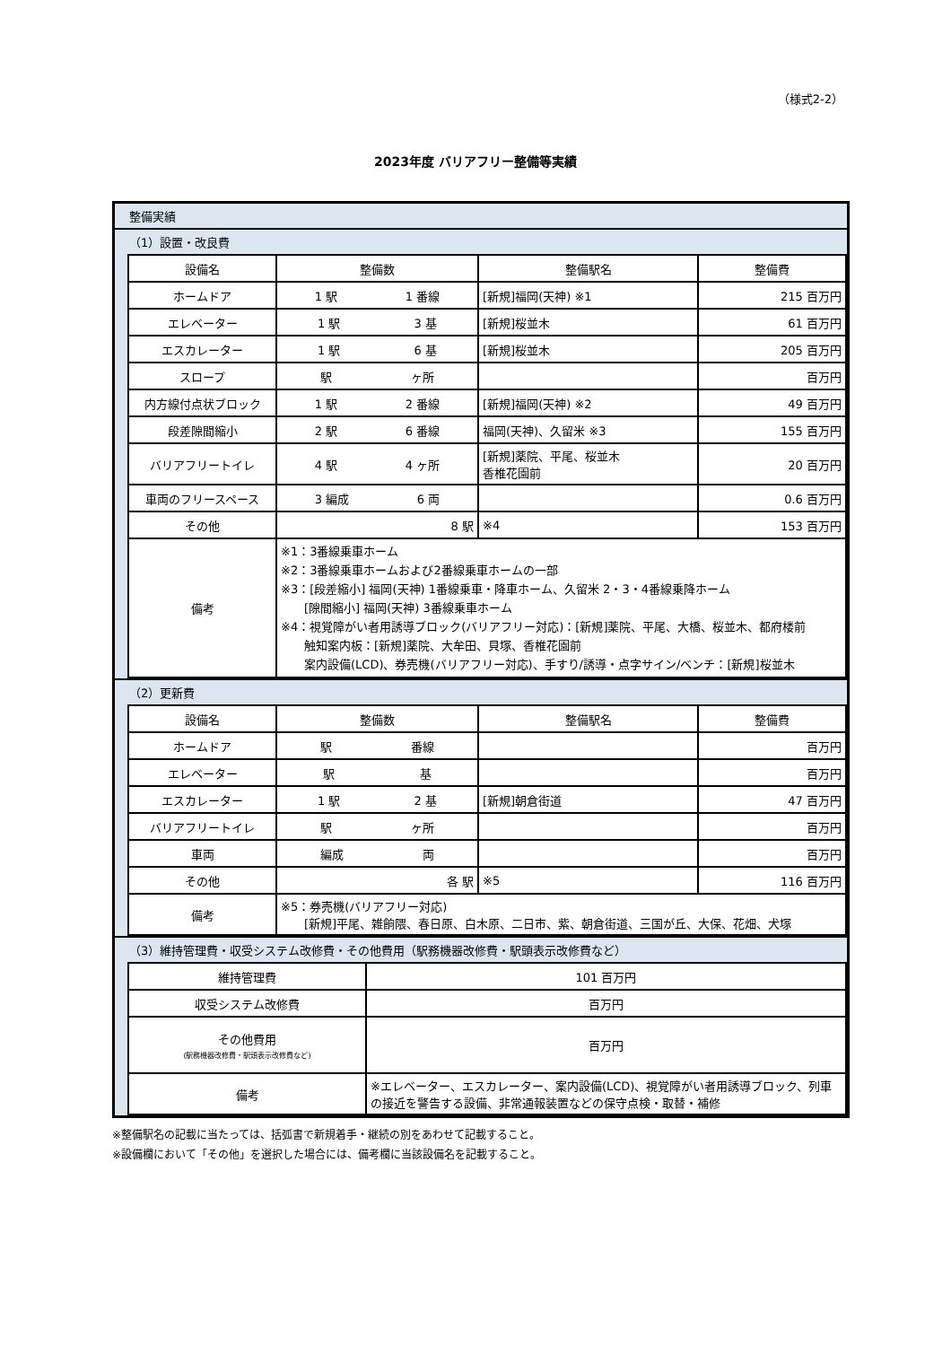（様式2-2）
2023年度 バリアフリー整備等実績
整備実績
（1）設置・改良費
| 設備名 | 整備数 | 整備駅名 | 整備費 |
| --- | --- | --- | --- |
| ホームドア | 1 駅 1 番線 | [新規]福岡(天神) ※1 | 215 百万円 |
| エレベーター | 1 駅 3 基 | [新規]桜並木 | 61 百万円 |
| エスカレーター | 1 駅 6 基 | [新規]桜並木 | 205 百万円 |
| スロープ | 駅 ヶ所 | | 百万円 |
| 内方線付点状ブロック | 1 駅 2 番線 | [新規]福岡(天神) ※2 | 49 百万円 |
| 段差隙間縮小 | 2 駅 6 番線 | 福岡(天神)、久留米 ※3 | 155 百万円 |
| バリアフリートイレ | 4 駅 4 ヶ所 | [新規]薬院、平尾、桜並木 香椎花園前 | 20 百万円 |
| 車両のフリースペース | 3 編成 6 両 | | 0.6 百万円 |
| その他 | 8 駅 | ※4 | 153 百万円 |
| 備考 | ※1：3番線乗車ホーム ※2：3番線乗車ホームおよび2番線乗車ホームの一部 ※3：[段差縮小] 福岡(天神) 1番線乗車・降車ホーム、久留米 2・3・4番線乗降ホーム [隙間縮小] 福岡(天神) 3番線乗車ホーム ※4：視覚障がい者用誘導ブロック(バリアフリー対応)：[新規]薬院、平尾、大橋、桜並木、都府楼前 触知案内板：[新規]薬院、大牟田、貝塚、香椎花園前 案内設備(LCD)、券売機(バリアフリー対応)、手すり/誘導・点字サイン/ベンチ：[新規]桜並木 | | |
（2）更新費
| 設備名 | 整備数 | 整備駅名 | 整備費 |
| --- | --- | --- | --- |
| ホームドア | 駅 番線 | | 百万円 |
| エレベーター | 駅 基 | | 百万円 |
| エスカレーター | 1 駅 2 基 | [新規]朝倉街道 | 47 百万円 |
| バリアフリートイレ | 駅 ヶ所 | | 百万円 |
| 車両 | 編成 両 | | 百万円 |
| その他 | 各 駅 | ※5 | 116 百万円 |
| 備考 | ※5：券売機(バリアフリー対応) [新規]平尾、雑餉隈、春日原、白木原、二日市、紫、朝倉街道、三国が丘、大保、花畑、犬塚 | | |
（3）維持管理費・収受システム改修費・その他費用（駅務機器改修費・駅頭表示改修費など）
| 維持管理費 | 101 百万円 |
| 収受システム改修費 | 百万円 |
| その他費用 (駅務機器改修費・駅頭表示改修費など) | 百万円 |
| 備考 | ※エレベーター、エスカレーター、案内設備(LCD)、視覚障がい者用誘導ブロック、列車の接近を警告する設備、非常通報装置などの保守点検・取替・補修 |
※整備駅名の記載に当たっては、括弧書で新規着手・継続の別をあわせて記載すること。
※設備欄において「その他」を選択した場合には、備考欄に当該設備名を記載すること。